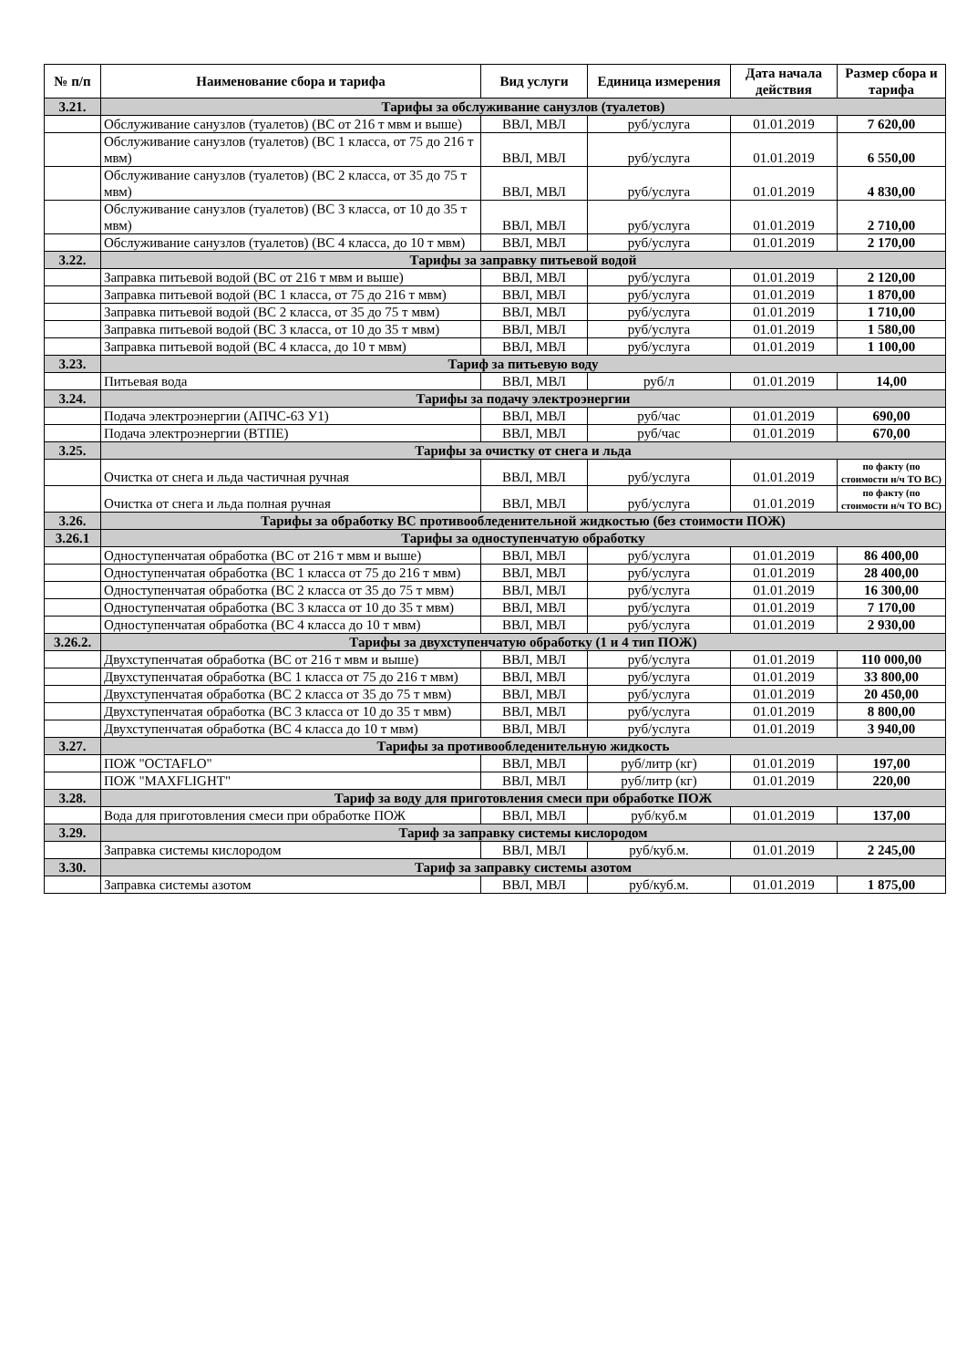| № п/п | Наименование сбора и тарифа | Вид услуги | Единица измерения | Дата начала действия | Размер сбора и тарифа |
| --- | --- | --- | --- | --- | --- |
| 3.21. | Тарифы за обслуживание санузлов (туалетов) | | | | |
| | Обслуживание санузлов (туалетов) (ВС от 216 т мвм и выше) | ВВЛ, МВЛ | руб/услуга | 01.01.2019 | 7 620,00 |
| | Обслуживание санузлов (туалетов) (ВС 1 класса, от 75 до 216 т мвм) | ВВЛ, МВЛ | руб/услуга | 01.01.2019 | 6 550,00 |
| | Обслуживание санузлов (туалетов) (ВС 2 класса, от 35 до 75 т мвм) | ВВЛ, МВЛ | руб/услуга | 01.01.2019 | 4 830,00 |
| | Обслуживание санузлов (туалетов) (ВС 3 класса, от 10 до 35 т мвм) | ВВЛ, МВЛ | руб/услуга | 01.01.2019 | 2 710,00 |
| | Обслуживание санузлов (туалетов) (ВС 4 класса, до 10 т мвм) | ВВЛ, МВЛ | руб/услуга | 01.01.2019 | 2 170,00 |
| 3.22. | Тарифы за заправку питьевой водой | | | | |
| | Заправка питьевой водой (ВС от 216 т мвм и выше) | ВВЛ, МВЛ | руб/услуга | 01.01.2019 | 2 120,00 |
| | Заправка питьевой водой (ВС 1 класса, от 75 до 216 т мвм) | ВВЛ, МВЛ | руб/услуга | 01.01.2019 | 1 870,00 |
| | Заправка питьевой водой (ВС 2 класса, от 35 до 75 т мвм) | ВВЛ, МВЛ | руб/услуга | 01.01.2019 | 1 710,00 |
| | Заправка питьевой водой (ВС 3 класса, от 10 до 35 т мвм) | ВВЛ, МВЛ | руб/услуга | 01.01.2019 | 1 580,00 |
| | Заправка питьевой водой (ВС 4 класса, до 10 т мвм) | ВВЛ, МВЛ | руб/услуга | 01.01.2019 | 1 100,00 |
| 3.23. | Тариф за питьевую воду | | | | |
| | Питьевая вода | ВВЛ, МВЛ | руб/л | 01.01.2019 | 14,00 |
| 3.24. | Тарифы за подачу электроэнергии | | | | |
| | Подача электроэнергии (АПЧС-63 У1) | ВВЛ, МВЛ | руб/час | 01.01.2019 | 690,00 |
| | Подача электроэнергии (ВТПЕ) | ВВЛ, МВЛ | руб/час | 01.01.2019 | 670,00 |
| 3.25. | Тарифы за очистку от снега и льда | | | | |
| | Очистка от снега и льда частичная ручная | ВВЛ, МВЛ | руб/услуга | 01.01.2019 | по факту (по стоимости н/ч ТО ВС) |
| | Очистка от снега и льда полная ручная | ВВЛ, МВЛ | руб/услуга | 01.01.2019 | по факту (по стоимости н/ч ТО ВС) |
| 3.26. | Тарифы за обработку ВС противообледенительной жидкостью (без стоимости ПОЖ) | | | | |
| 3.26.1 | Тарифы за одноступенчатую обработку | | | | |
| | Одноступенчатая обработка (ВС от 216 т мвм и выше) | ВВЛ, МВЛ | руб/услуга | 01.01.2019 | 86 400,00 |
| | Одноступенчатая обработка (ВС 1 класса от 75 до 216 т мвм) | ВВЛ, МВЛ | руб/услуга | 01.01.2019 | 28 400,00 |
| | Одноступенчатая обработка (ВС 2 класса от 35 до 75 т мвм) | ВВЛ, МВЛ | руб/услуга | 01.01.2019 | 16 300,00 |
| | Одноступенчатая обработка (ВС 3 класса от 10 до 35 т мвм) | ВВЛ, МВЛ | руб/услуга | 01.01.2019 | 7 170,00 |
| | Одноступенчатая обработка (ВС 4 класса до 10 т мвм) | ВВЛ, МВЛ | руб/услуга | 01.01.2019 | 2 930,00 |
| 3.26.2. | Тарифы за двухступенчатую обработку (1 и 4 тип ПОЖ) | | | | |
| | Двухступенчатая обработка (ВС от 216 т мвм и выше) | ВВЛ, МВЛ | руб/услуга | 01.01.2019 | 110 000,00 |
| | Двухступенчатая обработка (ВС 1 класса от 75 до 216 т мвм) | ВВЛ, МВЛ | руб/услуга | 01.01.2019 | 33 800,00 |
| | Двухступенчатая обработка (ВС 2 класса от 35 до 75 т мвм) | ВВЛ, МВЛ | руб/услуга | 01.01.2019 | 20 450,00 |
| | Двухступенчатая обработка (ВС 3 класса от 10 до 35 т мвм) | ВВЛ, МВЛ | руб/услуга | 01.01.2019 | 8 800,00 |
| | Двухступенчатая обработка (ВС 4 класса до 10 т мвм) | ВВЛ, МВЛ | руб/услуга | 01.01.2019 | 3 940,00 |
| 3.27. | Тарифы за противообледенительную жидкость | | | | |
| | ПОЖ "OCTAFLO" | ВВЛ, МВЛ | руб/литр (кг) | 01.01.2019 | 197,00 |
| | ПОЖ "MAXFLIGHT" | ВВЛ, МВЛ | руб/литр (кг) | 01.01.2019 | 220,00 |
| 3.28. | Тариф за воду для приготовления смеси при обработке ПОЖ | | | | |
| | Вода для приготовления смеси при обработке ПОЖ | ВВЛ, МВЛ | руб/куб.м | 01.01.2019 | 137,00 |
| 3.29. | Тариф за заправку системы кислородом | | | | |
| | Заправка системы кислородом | ВВЛ, МВЛ | руб/куб.м. | 01.01.2019 | 2 245,00 |
| 3.30. | Тариф за заправку системы азотом | | | | |
| | Заправка системы азотом | ВВЛ, МВЛ | руб/куб.м. | 01.01.2019 | 1 875,00 |